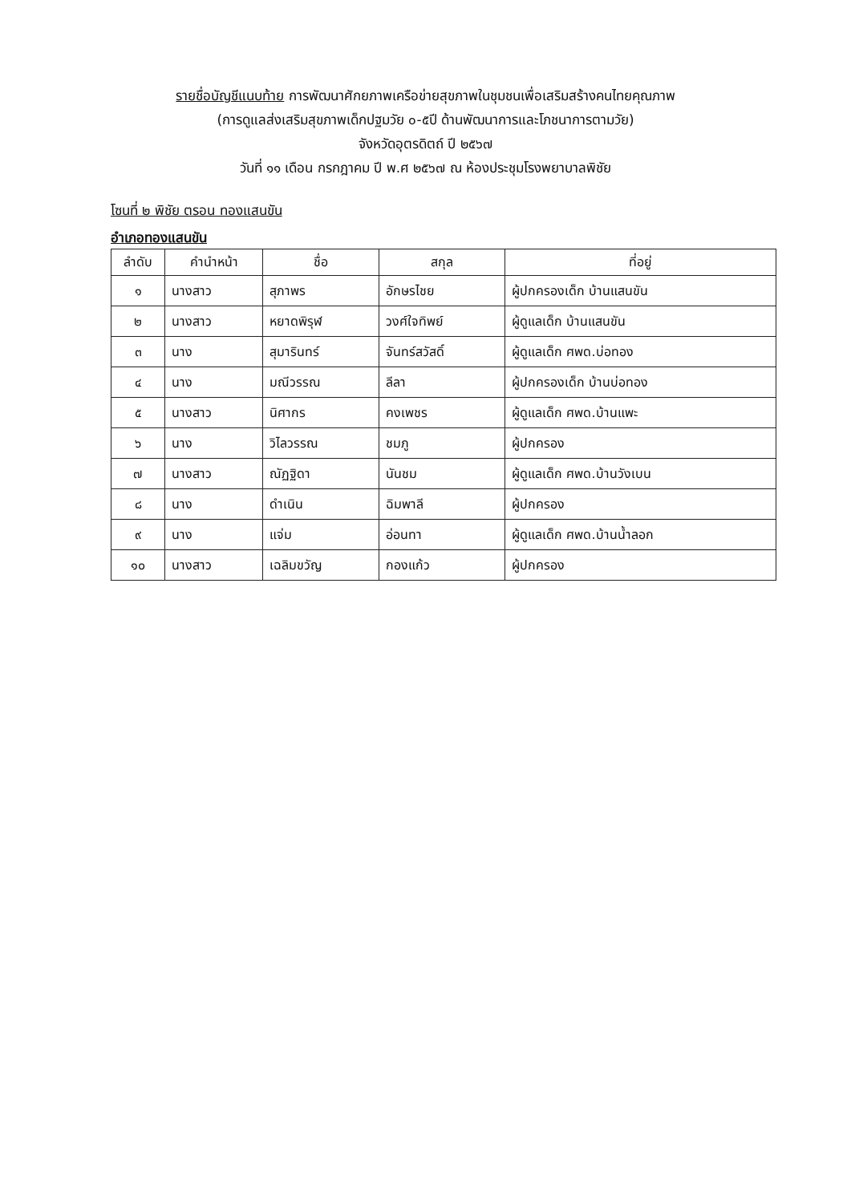รายชื่อบัญชีแนบท้าย การพัฒนาศักยภาพเครือข่ายสุขภาพในชุมชนเพื่อเสริมสร้างคนไทยคุณภาพ
(การดูแลส่งเสริมสุขภาพเด็กปฐมวัย ๐-๕ปี ด้านพัฒนาการและโภชนาการตามวัย)
จังหวัดอุตรดิตถ์ ปี ๒๕๖๗
วันที่ ๑๑ เดือน กรกฎาคม ปี พ.ศ ๒๕๖๗ ณ ห้องประชุมโรงพยาบาลพิชัย
โซนที่ ๒ พิชัย ตรอน ทองแสนขัน
อำเภอทองแสนขัน
| ลำดับ | คำนำหน้า | ชื่อ | สกุล | ที่อยู่ |
| --- | --- | --- | --- | --- |
| ๑ | นางสาว | สุภาพร | อักษรไชย | ผู้ปกครองเด็ก บ้านแสนขัน |
| ๒ | นางสาว | หยาดพิรุฬ | วงศ์ใจทิพย์ | ผู้ดูแลเด็ก บ้านแสนขัน |
| ๓ | นาง | สุมารินทร์ | จันทร์สวัสดิ์ | ผู้ดูแลเด็ก ศพด.บ่อทอง |
| ๔ | นาง | มณีวรรณ | ลีลา | ผู้ปกครองเด็ก บ้านบ่อทอง |
| ๕ | นางสาว | นิศากร | คงเพชร | ผู้ดูแลเด็ก ศพด.บ้านแพะ |
| ๖ | นาง | วิไลวรรณ | ชมภู | ผู้ปกครอง |
| ๗ | นางสาว | ณัฏฐิดา | นันชม | ผู้ดูแลเด็ก ศพด.บ้านวังเบน |
| ๘ | นาง | ดำเนิน | ฉิมพาลี | ผู้ปกครอง |
| ๙ | นาง | แจ่ม | อ่อนทา | ผู้ดูแลเด็ก ศพด.บ้านน้ำลอก |
| ๑๐ | นางสาว | เฉลิมขวัญ | กองแก้ว | ผู้ปกครอง |